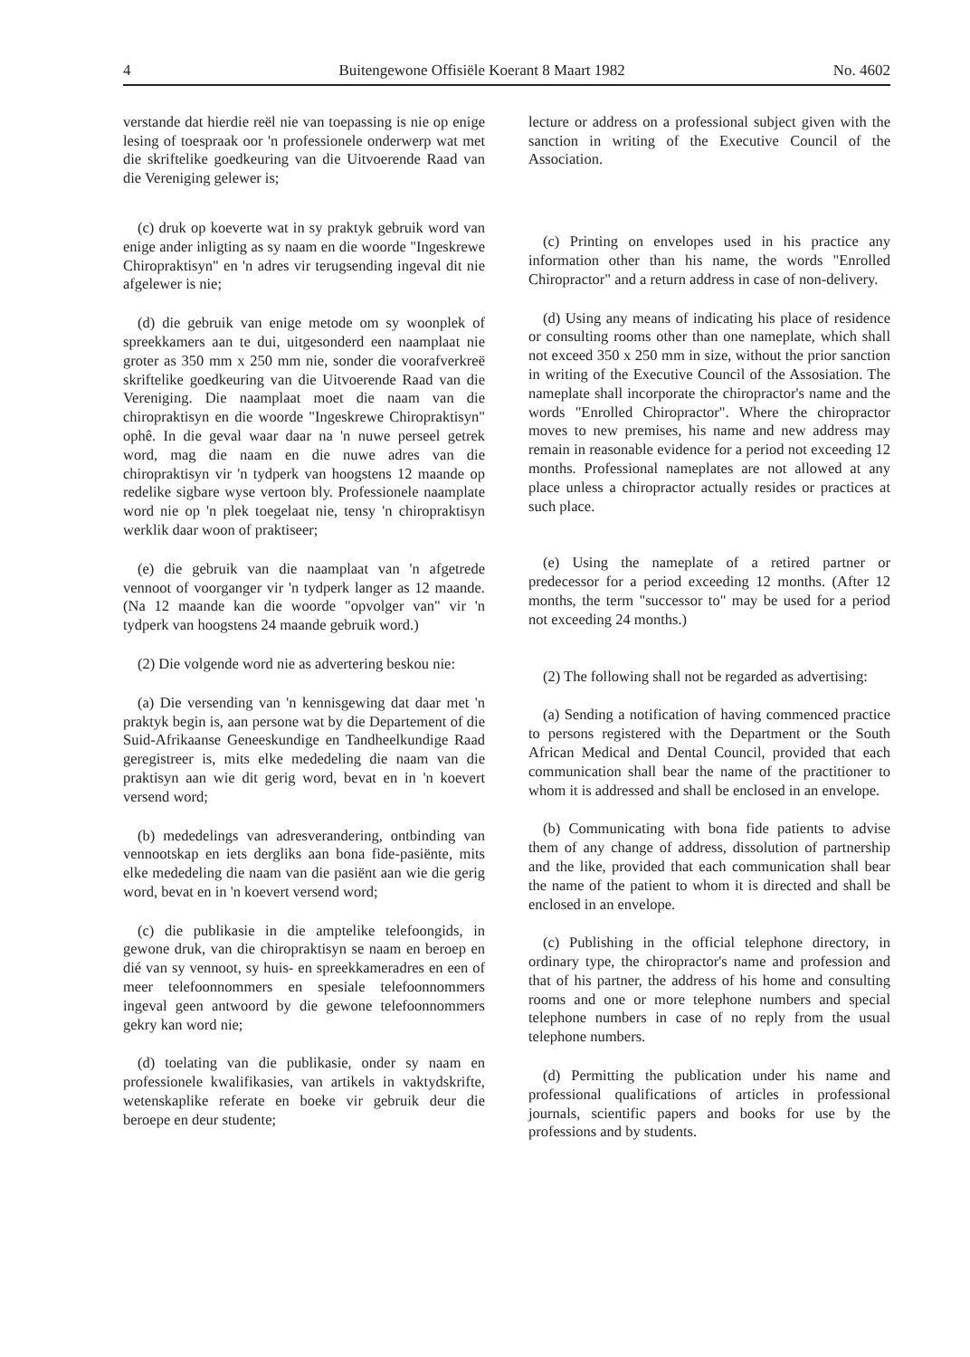4 Buitengewone Offisiële Koerant 8 Maart 1982 No. 4602
verstande dat hierdie reël nie van toepassing is nie op enige lesing of toespraak oor 'n professionele onderwerp wat met die skriftelike goedkeuring van die Uitvoerende Raad van die Vereniging gelewer is;
(c) druk op koeverte wat in sy praktyk gebruik word van enige ander inligting as sy naam en die woorde "Ingeskrewe Chiropraktisyn" en 'n adres vir terugsending ingeval dit nie afgelewer is nie;
(d) die gebruik van enige metode om sy woonplek of spreekkamers aan te dui, uitgesonderd een naamplaat nie groter as 350 mm x 250 mm nie, sonder die voorafverkreë skriftelike goedkeuring van die Uitvoerende Raad van die Vereniging. Die naamplaat moet die naam van die chiropraktisyn en die woorde "Ingeskrewe Chiropraktisyn" ophê. In die geval waar daar na 'n nuwe perseel getrek word, mag die naam en die nuwe adres van die chiropraktisyn vir 'n tydperk van hoogstens 12 maande op redelike sigbare wyse vertoon bly. Professionele naamplate word nie op 'n plek toegelaat nie, tensy 'n chiropraktisyn werklik daar woon of praktiseer;
(e) die gebruik van die naamplaat van 'n afgetrede vennoot of voorganger vir 'n tydperk langer as 12 maande. (Na 12 maande kan die woorde "opvolger van" vir 'n tydperk van hoogstens 24 maande gebruik word.)
(2) Die volgende word nie as advertering beskou nie:
(a) Die versending van 'n kennisgewing dat daar met 'n praktyk begin is, aan persone wat by die Departement of die Suid-Afrikaanse Geneeskundige en Tandheelkundige Raad geregistreer is, mits elke mededeling die naam van die praktisyn aan wie dit gerig word, bevat en in 'n koevert versend word;
(b) mededelings van adresverandering, ontbinding van vennootskap en iets dergliks aan bona fide-pasiënte, mits elke mededeling die naam van die pasiënt aan wie die gerig word, bevat en in 'n koevert versend word;
(c) die publikasie in die amptelike telefoongids, in gewone druk, van die chiropraktisyn se naam en beroep en dié van sy vennoot, sy huis- en spreekkameradres en een of meer telefoonnommers en spesiale telefoonnommers ingeval geen antwoord by die gewone telefoonnommers gekry kan word nie;
(d) toelating van die publikasie, onder sy naam en professionele kwalifikasies, van artikels in vaktydskrifte, wetenskaplike referate en boeke vir gebruik deur die beroepe en deur studente;
lecture or address on a professional subject given with the sanction in writing of the Executive Council of the Association.
(c) Printing on envelopes used in his practice any information other than his name, the words "Enrolled Chiropractor" and a return address in case of non-delivery.
(d) Using any means of indicating his place of residence or consulting rooms other than one nameplate, which shall not exceed 350 x 250 mm in size, without the prior sanction in writing of the Executive Council of the Assosiation. The nameplate shall incorporate the chiropractor's name and the words "Enrolled Chiropractor". Where the chiropractor moves to new premises, his name and new address may remain in reasonable evidence for a period not exceeding 12 months. Professional nameplates are not allowed at any place unless a chiropractor actually resides or practices at such place.
(e) Using the nameplate of a retired partner or predecessor for a period exceeding 12 months. (After 12 months, the term "successor to" may be used for a period not exceeding 24 months.)
(2) The following shall not be regarded as advertising:
(a) Sending a notification of having commenced practice to persons registered with the Department or the South African Medical and Dental Council, provided that each communication shall bear the name of the practitioner to whom it is addressed and shall be enclosed in an envelope.
(b) Communicating with bona fide patients to advise them of any change of address, dissolution of partnership and the like, provided that each communication shall bear the name of the patient to whom it is directed and shall be enclosed in an envelope.
(c) Publishing in the official telephone directory, in ordinary type, the chiropractor's name and profession and that of his partner, the address of his home and consulting rooms and one or more telephone numbers and special telephone numbers in case of no reply from the usual telephone numbers.
(d) Permitting the publication under his name and professional qualifications of articles in professional journals, scientific papers and books for use by the professions and by students.